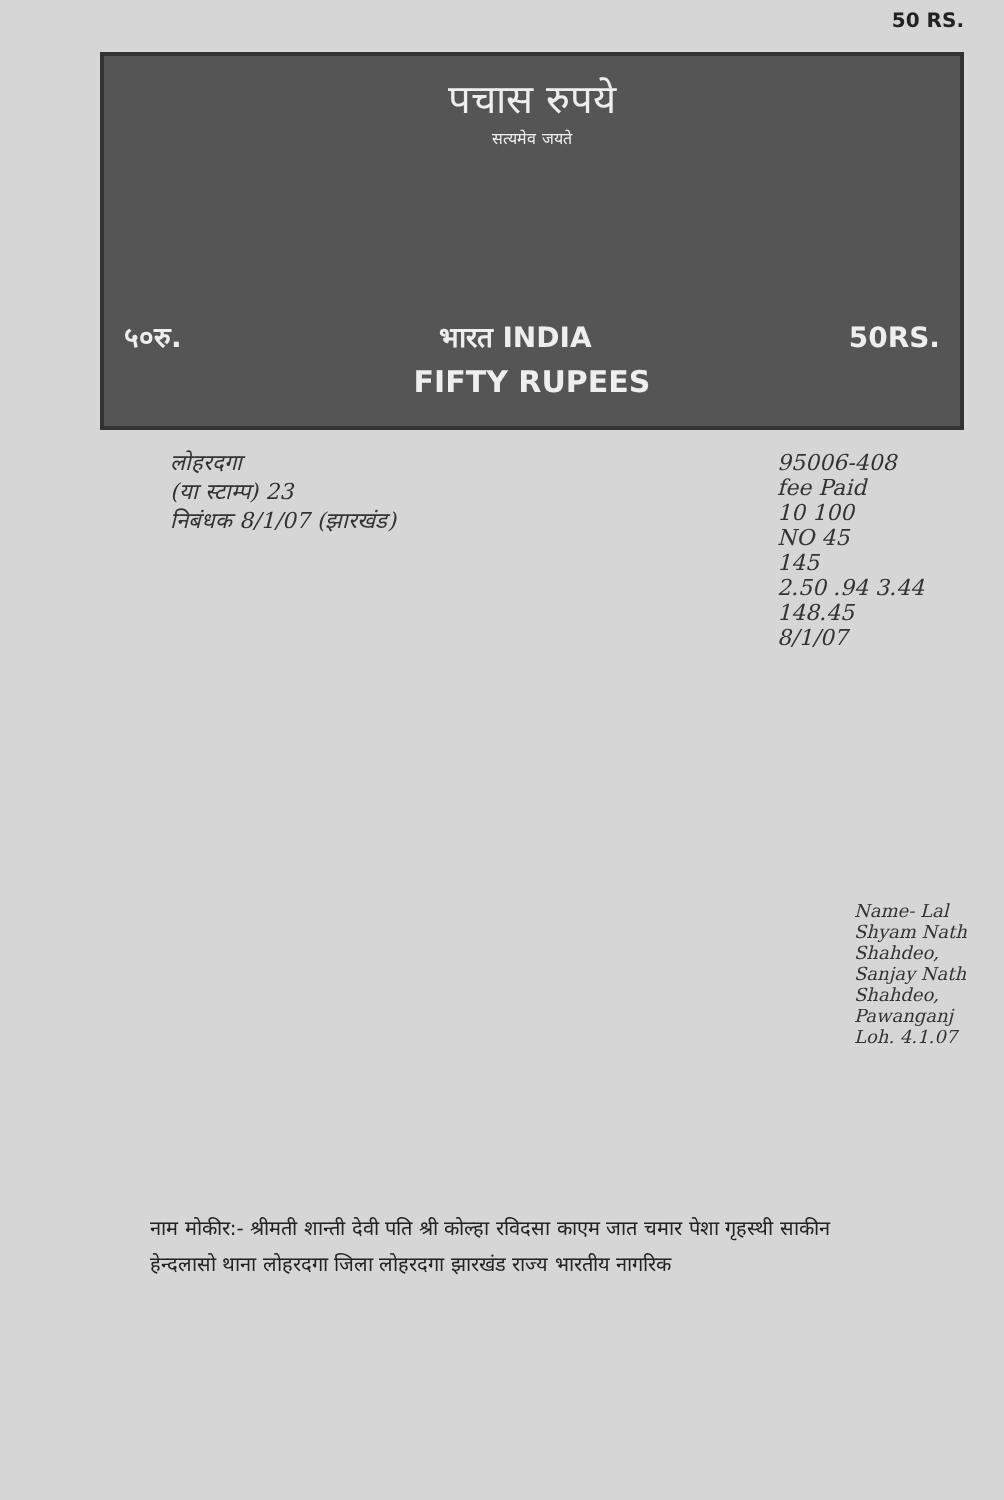50 RS.
पचास रुपये
सत्यमेव जयते
५०रु. भारत INDIA 50RS.
FIFTY RUPEES
लोहरदगा
(या स्टाम्प) 23
निबंधक 8/1/07 (झारखंड)
95006-408
fee Paid
10 100
NO 45
145
2.50 .94 3.44
148.45
8/1/07
नाम मोकीर:- श्रीमती शान्ती देवी पति श्री कोल्हा रविदसा काएम जात चमार पेशा गृहस्थी साकीन हेन्दलासो थाना लोहरदगा जिला लोहरदगा झारखंड राज्य भारतीय नागरिक
Name- Lal Shyam Nath Shahdeo, Sanjay Nath Shahdeo, Pawanganj Loh. 4.1.07